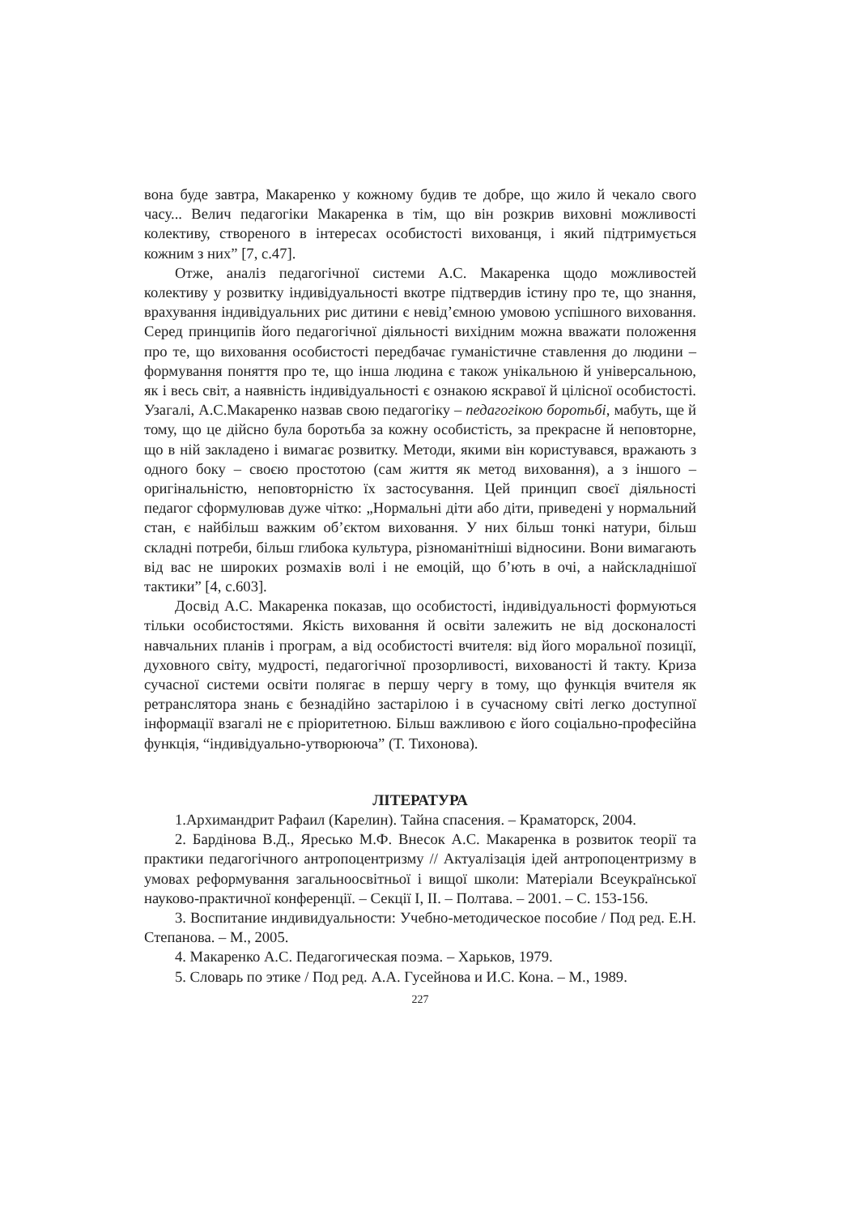вона буде завтра, Макаренко у кожному будив те добре, що жило й чекало свого часу... Велич педагогіки Макаренка в тім, що він розкрив виховні можливості колективу, створеного в інтересах особистості вихованця, і який підтримується кожним з них” [7, с.47].
Отже, аналіз педагогічної системи А.С. Макаренка щодо можливостей колективу у розвитку індивідуальності вкотре підтвердив істину про те, що знання, врахування індивідуальних рис дитини є невід’ємною умовою успішного виховання. Серед принципів його педагогічної діяльності вихідним можна вважати положення про те, що виховання особистості передбачає гуманістичне ставлення до людини – формування поняття про те, що інша людина є також унікальною й універсальною, як і весь світ, а наявність індивідуальності є ознакою яскравої й цілісної особистості. Узагалі, А.С.Макаренко назвав свою педагогіку – педагогікою боротьбі, мабуть, ще й тому, що це дійсно була боротьба за кожну особистість, за прекрасне й неповторне, що в ній закладено і вимагає розвитку. Методи, якими він користувався, вражають з одного боку – своєю простотою (сам життя як метод виховання), а з іншого – оригінальністю, неповторністю їх застосування. Цей принцип своєї діяльності педагог сформулював дуже чітко: „Нормальні діти або діти, приведені у нормальний стан, є найбільш важким об’єктом виховання. У них більш тонкі натури, більш складні потреби, більш глибока культура, різноманітніші відносини. Вони вимагають від вас не широких розмахів волі і не емоцій, що б’ють в очі, а найскладнішої тактики” [4, с.603].
Досвід А.С. Макаренка показав, що особистості, індивідуальності формуються тільки особистостями. Якість виховання й освіти залежить не від досконалості навчальних планів і програм, а від особистості вчителя: від його моральної позиції, духовного світу, мудрості, педагогічної прозорливості, вихованості й такту. Криза сучасної системи освіти полягає в першу чергу в тому, що функція вчителя як ретранслятора знань є безнадійно застарілою і в сучасному світі легко доступної інформації взагалі не є пріоритетною. Більш важливою є його соціально-професійна функція, “індивідуально-утворююча” (Т. Тихонова).
ЛІТЕРАТУРА
1.Архимандрит Рафаил (Карелин). Тайна спасения. – Краматорск, 2004.
2. Бардінова В.Д., Яресько М.Ф. Внесок А.С. Макаренка в розвиток теорії та практики педагогічного антропоцентризму // Актуалізація ідей антропоцентризму в умовах реформування загальноосвітньої і вищої школи: Матеріали Всеукраїнської науково-практичної конференції. – Секції І, ІІ. – Полтава. – 2001. – С. 153-156.
3. Воспитание индивидуальности: Учебно-методическое пособие / Под ред. Е.Н. Степанова. – М., 2005.
4. Макаренко А.С. Педагогическая поэма. – Харьков, 1979.
5. Словарь по этике / Под ред. А.А. Гусейнова и И.С. Кона. – М., 1989.
227